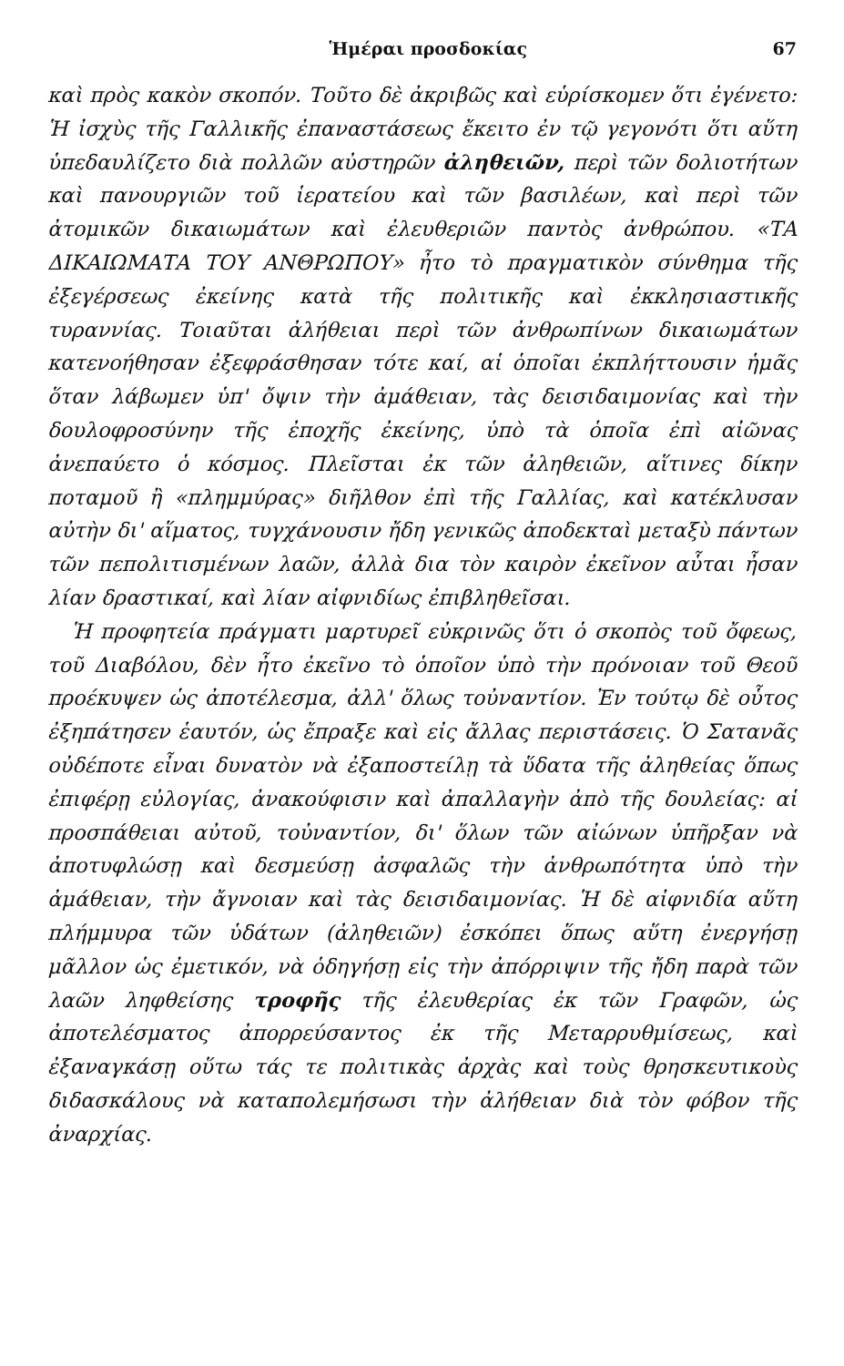Ἡμέραι προσδοκίας 67
καὶ πρὸς κακὸν σκοπόν. Τοῦτο δὲ ἀκριβῶς καὶ εὑρίσκομεν ὅτι ἐγένετο: Ἡ ἰσχὺς τῆς Γαλλικῆς ἐπαναστάσεως ἔκειτο ἐν τῷ γεγονότι ὅτι αὕτη ὑπεδαυλίζετο διὰ πολλῶν αὐστηρῶν ἀληθειῶν, περὶ τῶν δολιοτήτων καὶ πανουργιῶν τοῦ ἱερατείου καὶ τῶν βασιλέων, καὶ περὶ τῶν ἀτομικῶν δικαιωμάτων καὶ ἐλευθεριῶν παντὸς ἀνθρώπου. «ΤΑ ΔΙΚΑΙΩΜΑΤΑ ΤΟΥ ΑΝΘΡΩΠΟΥ» ἦτο τὸ πραγματικὸν σύνθημα τῆς ἐξεγέρσεως ἐκείνης κατὰ τῆς πολιτικῆς καὶ ἐκκλησιαστικῆς τυραννίας. Τοιαῦται ἀλήθειαι περὶ τῶν ἀνθρωπίνων δικαιωμάτων κατενοήθησαν ἐξεφράσθησαν τότε καί, αἱ ὁποῖαι ἐκπλήττουσιν ἡμᾶς ὅταν λάβωμεν ὑπ' ὄψιν τὴν ἀμάθειαν, τὰς δεισιδαιμονίας καὶ τὴν δουλοφροσύνην τῆς ἐποχῆς ἐκείνης, ὑπὸ τὰ ὁποῖα ἐπὶ αἰῶνας ἀνεπαύετο ὁ κόσμος. Πλεῖσται ἐκ τῶν ἀληθειῶν, αἵτινες δίκην ποταμοῦ ἢ «πλημμύρας» διῆλθον ἐπὶ τῆς Γαλλίας, καὶ κατέκλυσαν αὐτὴν δι' αἵματος, τυγχάνουσιν ἤδη γενικῶς ἀποδεκταὶ μεταξὺ πάντων τῶν πεπολιτισμένων λαῶν, ἀλλὰ δια τὸν καιρὸν ἐκεῖνον αὗται ἦσαν λίαν δραστικαί, καὶ λίαν αἰφνιδίως ἐπιβληθεῖσαι.
Ἡ προφητεία πράγματι μαρτυρεῖ εὐκρινῶς ὅτι ὁ σκοπὸς τοῦ ὄφεως, τοῦ Διαβόλου, δὲν ἦτο ἐκεῖνο τὸ ὁποῖον ὑπὸ τὴν πρόνοιαν τοῦ Θεοῦ προέκυψεν ὡς ἀποτέλεσμα, ἀλλ' ὅλως τοὐναντίον. Ἐν τούτῳ δὲ οὗτος ἐξηπάτησεν ἑαυτόν, ὡς ἔπραξε καὶ εἰς ἄλλας περιστάσεις. Ὁ Σατανᾶς οὐδέποτε εἶναι δυνατὸν νὰ ἐξαποστείλῃ τὰ ὕδατα τῆς ἀληθείας ὅπως ἐπιφέρῃ εὐλογίας, ἀνακούφισιν καὶ ἀπαλλαγὴν ἀπὸ τῆς δουλείας: αἱ προσπάθειαι αὐτοῦ, τοὐναντίον, δι' ὅλων τῶν αἰώνων ὑπῆρξαν νὰ ἀποτυφλώσῃ καὶ δεσμεύσῃ ἀσφαλῶς τὴν ἀνθρωπότητα ὑπὸ τὴν ἀμάθειαν, τὴν ἄγνοιαν καὶ τὰς δεισιδαιμονίας. Ἡ δὲ αἰφνιδία αὕτη πλήμμυρα τῶν ὑδάτων (ἀληθειῶν) ἐσκόπει ὅπως αὕτη ἐνεργήσῃ μᾶλλον ὡς ἐμετικόν, νὰ ὁδηγήσῃ εἰς τὴν ἀπόρριψιν τῆς ἤδη παρὰ τῶν λαῶν ληφθείσης τροφῆς τῆς ἐλευθερίας ἐκ τῶν Γραφῶν, ὡς ἀποτελέσματος ἀπορρεύσαντος ἐκ τῆς Μεταρρυθμίσεως, καὶ ἐξαναγκάσῃ οὕτω τάς τε πολιτικὰς ἀρχὰς καὶ τοὺς θρησκευτικοὺς διδασκάλους νὰ καταπολεμήσωσι τὴν ἀλήθειαν διὰ τὸν φόβον τῆς ἀναρχίας.